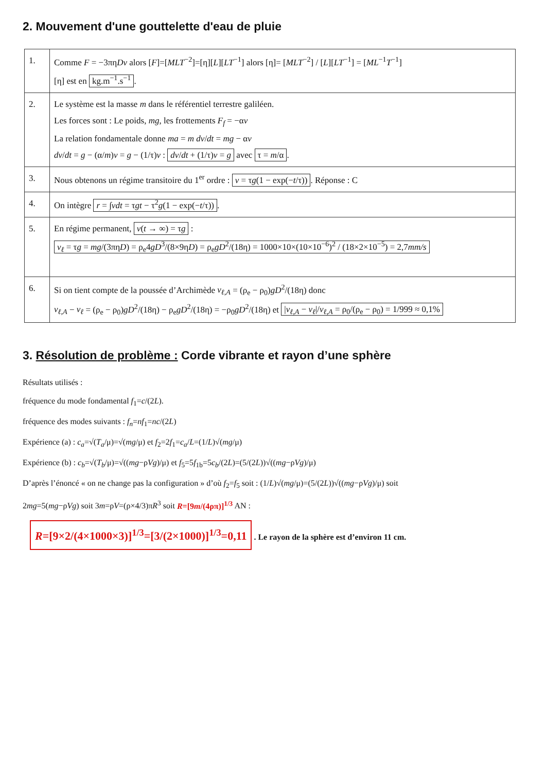2. Mouvement d'une gouttelette d'eau de pluie
| 1. | Comme F = −3πη Dv alors [ F ]=[ MLT<sup>−2</sup>]=[η][ L ][ LT<sup>−1</sup>] alors [η]= [ MLT<sup>−2</sup>] / [ L ][ LT<sup>−1</sup>] = [ ML<sup>−1</sup> T<sup>−1</sup>] [η] est en kg.m<sup>−1</sup>.s<sup>−1</sup> . |
| 2. | Le système est la masse m dans le référentiel terrestre galiléen. Les forces sont : Le poids, mg , les frottements F<sub>f</sub> = −α v La relation fondamentale donne ma = m dv / dt = mg − α v dv / dt = g − (α/ m ) v = g − (1/τ) v : dv / dt + (1/τ) v = g avec τ = m /α . |
| 3. | Nous obtenons un régime transitoire du 1<sup>er</sup> ordre : v = τ g (1 − exp(− t /τ)) . Réponse : C |
| 4. | On intègre r = ∫ vdt = τ gt − τ<sup>2</sup> g (1 − exp(− t /τ)) . |
| 5. | En régime permanent, v ( t → ∞) = τ g : v<sub>ℓ</sub> = τ g = mg /(3πη D ) = ρ<sub>e</sub>4 gD<sup>3</sup>/(8×9η D ) = ρ<sub>e</sub> gD<sup>2</sup>/(18η) = 1000×10×(10×10<sup>−6</sup>)<sup>2</sup> / (18×2×10<sup>−5</sup>) = 2,7 mm/s |
| 6. | Si on tient compte de la poussée d’Archimède v<sub>ℓ,A</sub> = (ρ<sub>e</sub> − ρ<sub>0</sub>) gD<sup>2</sup>/(18η) donc v<sub>ℓ,A</sub> − v<sub>ℓ</sub> = (ρ<sub>e</sub> − ρ<sub>0</sub>) gD<sup>2</sup>/(18η) − ρ<sub>e</sub> gD<sup>2</sup>/(18η) = −ρ<sub>0</sub> gD<sup>2</sup>/(18η) et / v<sub>ℓ,A</sub> − v<sub>ℓ</sub> // v<sub>ℓ,A</sub> = ρ<sub>0</sub>/(ρ<sub>e</sub> − ρ<sub>0</sub>) = 1/999 ≈ 0,1% |
3. Résolution de problème : Corde vibrante et rayon d’une sphère
Résultats utilisés :
fréquence du mode fondamental f<sub>1</sub>=c/(2L).
fréquence des modes suivants : f<sub>n</sub>=nf<sub>1</sub>=nc/(2L)
Expérience (a) : c<sub>a</sub>=√(T<sub>a</sub>/μ)=√(mg/μ) et f<sub>2</sub>=2f<sub>1</sub>=c<sub>a</sub>/L=(1/L)√(mg/μ)
Expérience (b) : c<sub>b</sub>=√(T<sub>b</sub>/μ)=√((mg−ρVg)/μ) et f<sub>5</sub>=5f<sub>1b</sub>=5c<sub>b</sub>/(2L)=(5/(2L))√((mg−ρVg)/μ)
D’après l’énoncé « on ne change pas la configuration » d’où f<sub>2</sub>=f<sub>5</sub> soit : (1/L)√(mg/μ)=(5/(2L))√((mg−ρVg)/μ) soit
2mg=5(mg−ρVg) soit 3m=ρV=(ρ×4/3)πR<sup>3</sup> soit R=[9m/(4ρπ)]<sup>1/3</sup> AN :
R=[9×2/(4×1000×3)]<sup>1/3</sup>=[3/(2×1000)]<sup>1/3</sup>=0,11 . Le rayon de la sphère est d’environ 11 cm.